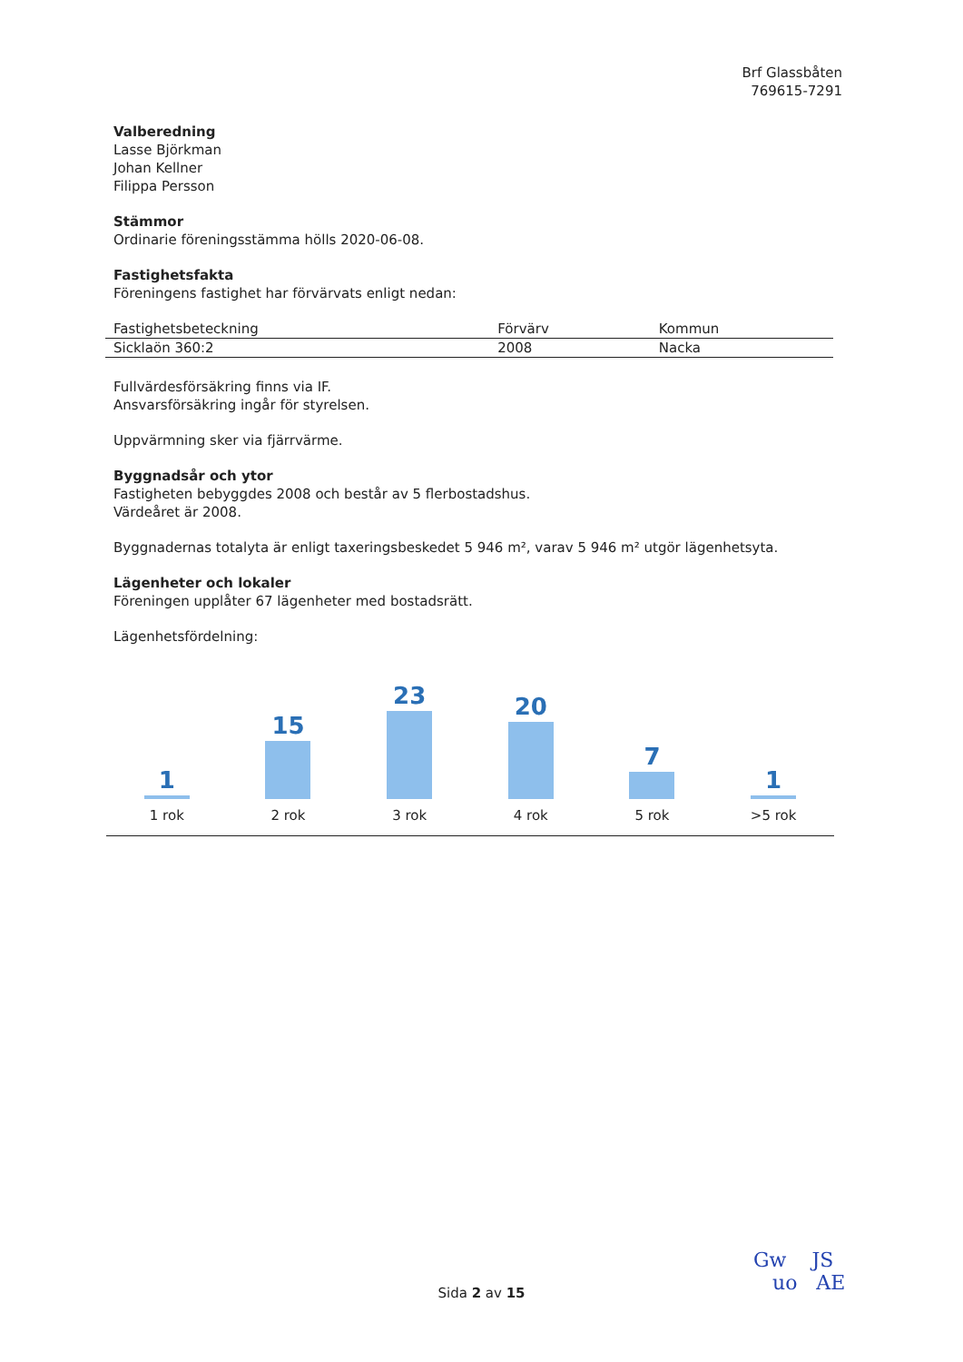Brf Glassbåten
769615-7291
Valberedning
Lasse Björkman
Johan Kellner
Filippa Persson
Stämmor
Ordinarie föreningsstämma hölls 2020-06-08.
Fastighetsfakta
Föreningens fastighet har förvärvats enligt nedan:
| Fastighetsbeteckning | Förvärv | Kommun |
| --- | --- | --- |
| Sicklaön 360:2 | 2008 | Nacka |
Fullvärdesförsäkring finns via IF.
Ansvarsförsäkring ingår för styrelsen.
Uppvärmning sker via fjärrvärme.
Byggnadsår och ytor
Fastigheten bebyggdes 2008 och består av 5 flerbostadshus.
Värdeåret är 2008.
Byggnadernas totalyta är enligt taxeringsbeskedet 5 946 m², varav 5 946 m² utgör lägenhetsyta.
Lägenheter och lokaler
Föreningen upplåter 67 lägenheter med bostadsrätt.
Lägenhetsfördelning:
1
1 rok
15
2 rok
23
3 rok
20
4 rok
7
5 rok
1
>5 rok
Sida 2 av 15
Gw JS
uo AE